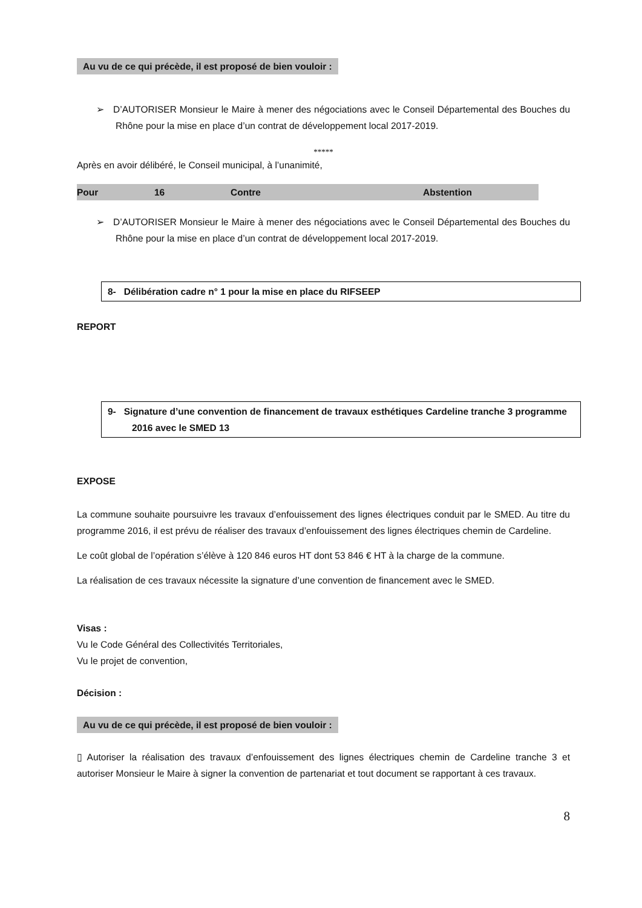Au vu de ce qui précède, il est proposé de bien vouloir :
➢ D’AUTORISER Monsieur le Maire à mener des négociations avec le Conseil Départemental des Bouches du Rhône pour la mise en place d’un contrat de développement local 2017-2019.
*****
Après en avoir délibéré, le Conseil municipal, à l’unanimité,
Pour 16 Contre Abstention
➢ D’AUTORISER Monsieur le Maire à mener des négociations avec le Conseil Départemental des Bouches du Rhône pour la mise en place d’un contrat de développement local 2017-2019.
8- Délibération cadre n° 1 pour la mise en place du RIFSEEP
REPORT
9- Signature d’une convention de financement de travaux esthétiques Cardeline tranche 3 programme 2016 avec le SMED 13
EXPOSE
La commune souhaite poursuivre les travaux d’enfouissement des lignes électriques conduit par le SMED. Au titre du programme 2016, il est prévu de réaliser des travaux d’enfouissement des lignes électriques chemin de Cardeline.
Le coût global de l’opération s’élève à 120 846 euros HT dont 53 846 € HT à la charge de la commune.
La réalisation de ces travaux nécessite la signature d’une convention de financement avec le SMED.
Visas :
Vu le Code Général des Collectivités Territoriales,
Vu le projet de convention,
Décision :
Au vu de ce qui précède, il est proposé de bien vouloir :
▯ Autoriser la réalisation des travaux d’enfouissement des lignes électriques chemin de Cardeline tranche 3 et autoriser Monsieur le Maire à signer la convention de partenariat et tout document se rapportant à ces travaux.
8